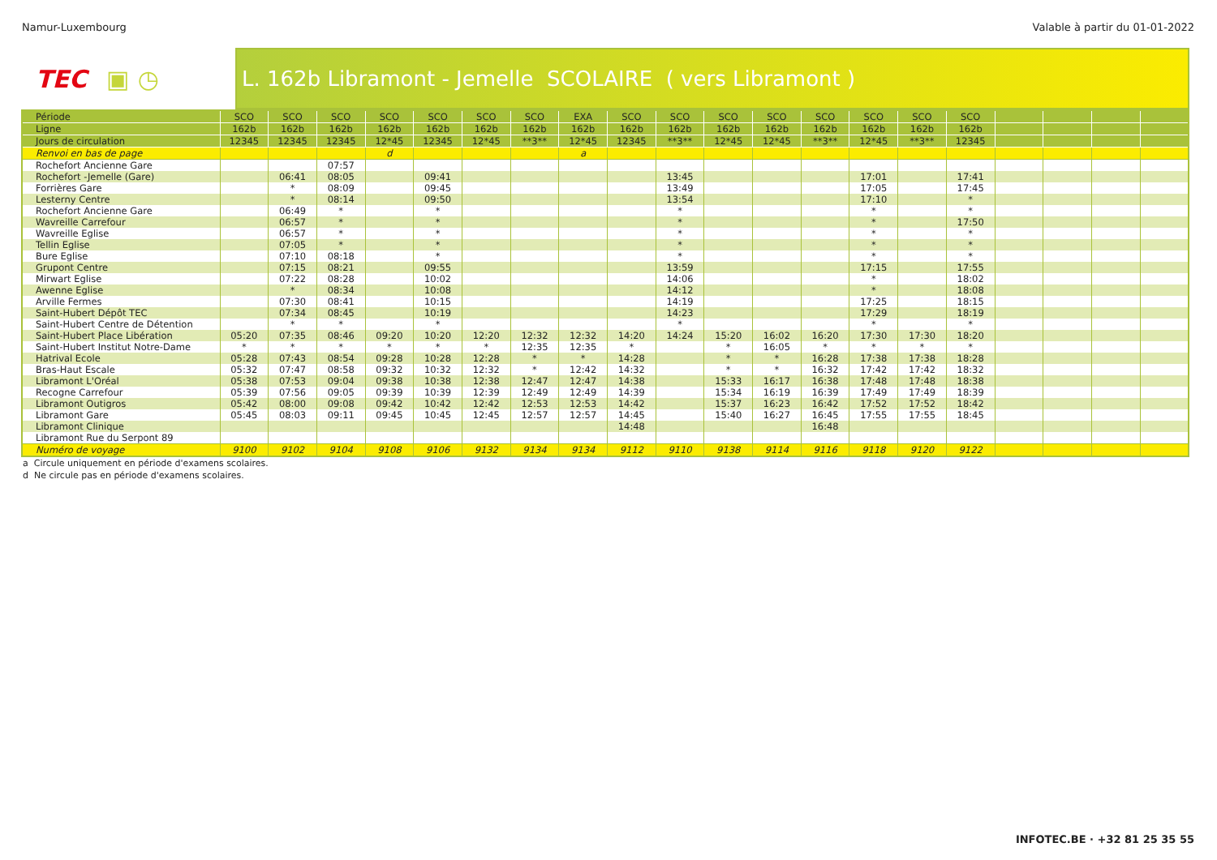Namur-Luxembourg Valable à partir du 01-01-2022
TEC ▣ ◷
L. 162b Libramont - Jemelle SCOLAIRE ( vers Libramont )
| Période | SCO | SCO | SCO | SCO | SCO | SCO | SCO | EXA | SCO | SCO | SCO | SCO | SCO | SCO | SCO | SCO | | | | |
| Ligne | 162b | 162b | 162b | 162b | 162b | 162b | 162b | 162b | 162b | 162b | 162b | 162b | 162b | 162b | 162b | 162b | | | | |
| Jours de circulation | 12345 | 12345 | 12345 | 12*45 | 12345 | 12*45 | **3** | 12*45 | 12345 | **3** | 12*45 | 12*45 | **3** | 12*45 | **3** | 12345 | | | | |
| Renvoi en bas de page | | | | d | | | | a | | | | | | | | | | | | |
| Rochefort Ancienne Gare | | | 07:57 | | | | | | | | | | | | | | | | | |
| Rochefort -Jemelle (Gare) | | 06:41 | 08:05 | | 09:41 | | | | | 13:45 | | | | 17:01 | | 17:41 | | | | |
| Forrières Gare | | * | 08:09 | | 09:45 | | | | | 13:49 | | | | 17:05 | | 17:45 | | | | |
| Lesterny Centre | | * | 08:14 | | 09:50 | | | | | 13:54 | | | | 17:10 | | * | | | | |
| Rochefort Ancienne Gare | | 06:49 | * | | * | | | | | * | | | | * | | * | | | | |
| Wavreille Carrefour | | 06:57 | * | | * | | | | | * | | | | * | | 17:50 | | | | |
| Wavreille Eglise | | 06:57 | * | | * | | | | | * | | | | * | | * | | | | |
| Tellin Eglise | | 07:05 | * | | * | | | | | * | | | | * | | * | | | | |
| Bure Eglise | | 07:10 | 08:18 | | * | | | | | * | | | | * | | * | | | | |
| Grupont Centre | | 07:15 | 08:21 | | 09:55 | | | | | 13:59 | | | | 17:15 | | 17:55 | | | | |
| Mirwart Eglise | | 07:22 | 08:28 | | 10:02 | | | | | 14:06 | | | | * | | 18:02 | | | | |
| Awenne Eglise | | * | 08:34 | | 10:08 | | | | | 14:12 | | | | * | | 18:08 | | | | |
| Arville Fermes | | 07:30 | 08:41 | | 10:15 | | | | | 14:19 | | | | 17:25 | | 18:15 | | | | |
| Saint-Hubert Dépôt TEC | | 07:34 | 08:45 | | 10:19 | | | | | 14:23 | | | | 17:29 | | 18:19 | | | | |
| Saint-Hubert Centre de Détention | | * | * | | * | | | | | * | | | | * | | * | | | | |
| Saint-Hubert Place Libération | 05:20 | 07:35 | 08:46 | 09:20 | 10:20 | 12:20 | 12:32 | 12:32 | 14:20 | 14:24 | 15:20 | 16:02 | 16:20 | 17:30 | 17:30 | 18:20 | | | | |
| Saint-Hubert Institut Notre-Dame | * | * | * | * | * | * | 12:35 | 12:35 | * | | * | 16:05 | * | * | * | * | | | | |
| Hatrival Ecole | 05:28 | 07:43 | 08:54 | 09:28 | 10:28 | 12:28 | * | * | 14:28 | | * | * | 16:28 | 17:38 | 17:38 | 18:28 | | | | |
| Bras-Haut Escale | 05:32 | 07:47 | 08:58 | 09:32 | 10:32 | 12:32 | * | 12:42 | 14:32 | | * | * | 16:32 | 17:42 | 17:42 | 18:32 | | | | |
| Libramont L'Oréal | 05:38 | 07:53 | 09:04 | 09:38 | 10:38 | 12:38 | 12:47 | 12:47 | 14:38 | | 15:33 | 16:17 | 16:38 | 17:48 | 17:48 | 18:38 | | | | |
| Recogne Carrefour | 05:39 | 07:56 | 09:05 | 09:39 | 10:39 | 12:39 | 12:49 | 12:49 | 14:39 | | 15:34 | 16:19 | 16:39 | 17:49 | 17:49 | 18:39 | | | | |
| Libramont Outigros | 05:42 | 08:00 | 09:08 | 09:42 | 10:42 | 12:42 | 12:53 | 12:53 | 14:42 | | 15:37 | 16:23 | 16:42 | 17:52 | 17:52 | 18:42 | | | | |
| Libramont Gare | 05:45 | 08:03 | 09:11 | 09:45 | 10:45 | 12:45 | 12:57 | 12:57 | 14:45 | | 15:40 | 16:27 | 16:45 | 17:55 | 17:55 | 18:45 | | | | |
| Libramont Clinique | | | | | | | | | 14:48 | | | | 16:48 | | | | | | | |
| Libramont Rue du Serpont 89 | | | | | | | | | | | | | | | | | | | | |
| Numéro de voyage | 9100 | 9102 | 9104 | 9108 | 9106 | 9132 | 9134 | 9134 | 9112 | 9110 | 9138 | 9114 | 9116 | 9118 | 9120 | 9122 | | | | |
a Circule uniquement en période d'examens scolaires.
d Ne circule pas en période d'examens scolaires.
INFOTEC.BE · +32 81 25 35 55